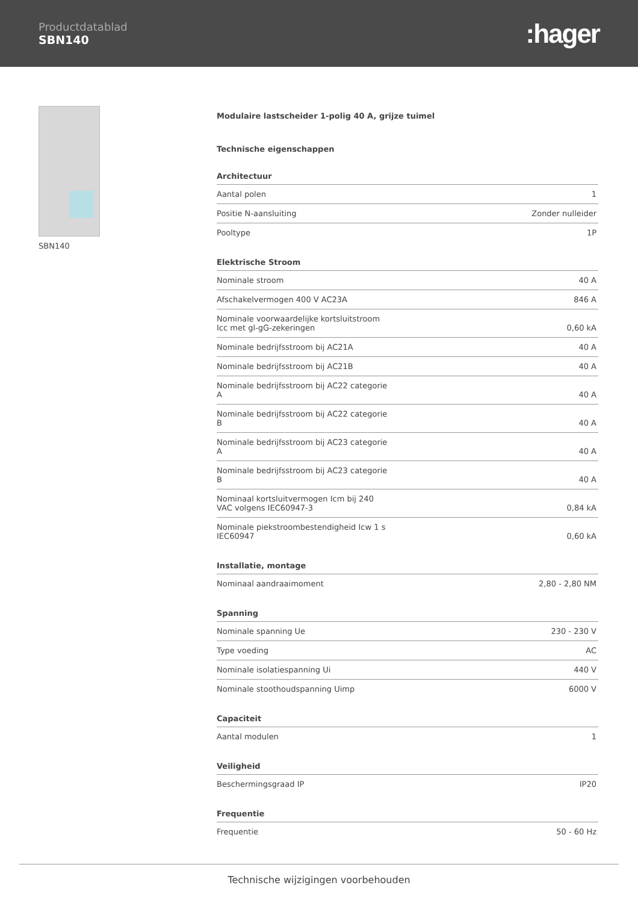Productdatablad
SBN140
:hager
SBN140
Modulaire lastscheider 1-polig 40 A, grijze tuimel
Technische eigenschappen
| Architectuur | |
| --- | --- |
| Aantal polen | 1 |
| Positie N-aansluiting | Zonder nulleider |
| Pooltype | 1P |
| Elektrische Stroom | |
| --- | --- |
| Nominale stroom | 40 A |
| Afschakelvermogen 400 V AC23A | 846 A |
| Nominale voorwaardelijke kortsluitstroom Icc met gl-gG-zekeringen | 0,60 kA |
| Nominale bedrijfsstroom bij AC21A | 40 A |
| Nominale bedrijfsstroom bij AC21B | 40 A |
| Nominale bedrijfsstroom bij AC22 categorie A | 40 A |
| Nominale bedrijfsstroom bij AC22 categorie B | 40 A |
| Nominale bedrijfsstroom bij AC23 categorie A | 40 A |
| Nominale bedrijfsstroom bij AC23 categorie B | 40 A |
| Nominaal kortsluitvermogen Icm bij 240 VAC volgens IEC60947-3 | 0,84 kA |
| Nominale piekstroombestendigheid Icw 1 s IEC60947 | 0,60 kA |
| Installatie, montage | |
| --- | --- |
| Nominaal aandraaimoment | 2,80 - 2,80 NM |
| Spanning | |
| --- | --- |
| Nominale spanning Ue | 230 - 230 V |
| Type voeding | AC |
| Nominale isolatiespanning Ui | 440 V |
| Nominale stoothoudspanning Uimp | 6000 V |
| Capaciteit | |
| --- | --- |
| Aantal modulen | 1 |
| Veiligheid | |
| --- | --- |
| Beschermingsgraad IP | IP20 |
| Frequentie | |
| --- | --- |
| Frequentie | 50 - 60 Hz |
Technische wijzigingen voorbehouden